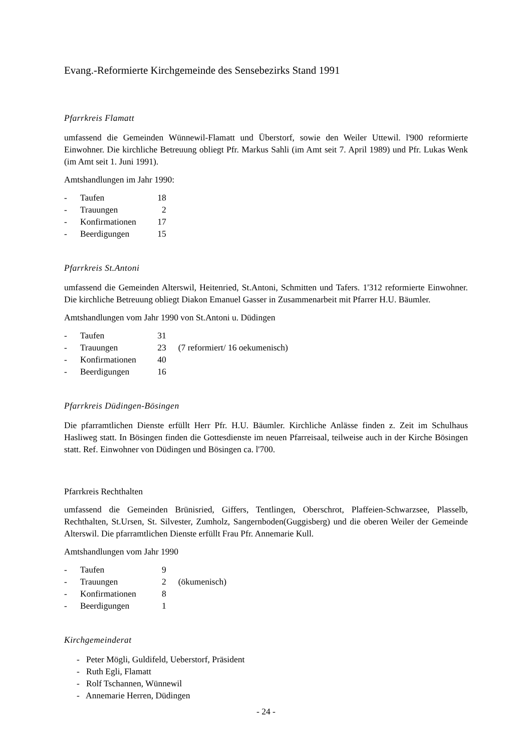Evang.-Reformierte Kirchgemeinde des Sensebezirks Stand 1991
Pfarrkreis Flamatt
umfassend die Gemeinden Wünnewil-Flamatt und Überstorf, sowie den Weiler Uttewil. l'900 reformierte Einwohner. Die kirchliche Betreuung obliegt Pfr. Markus Sahli (im Amt seit 7. April 1989) und Pfr. Lukas Wenk (im Amt seit 1. Juni 1991).
Amtshandlungen im Jahr 1990:
| - | Taufen | 18 | |
| - | Trauungen | 2 | |
| - | Konfirmationen | 17 | |
| - | Beerdigungen | 15 | |
Pfarrkreis St.Antoni
umfassend die Gemeinden Alterswil, Heitenried, St.Antoni, Schmitten und Tafers. 1'312 reformierte Einwohner. Die kirchliche Betreuung obliegt Diakon Emanuel Gasser in Zusammenarbeit mit Pfarrer H.U. Bäumler.
Amtshandlungen vom Jahr 1990 von St.Antoni u. Düdingen
| - | Taufen | 31 | |
| - | Trauungen | 23 | (7 reformiert/ 16 oekumenisch) |
| - | Konfirmationen | 40 | |
| - | Beerdigungen | 16 | |
Pfarrkreis Düdingen-Bösingen
Die pfarramtlichen Dienste erfüllt Herr Pfr. H.U. Bäumler. Kirchliche Anlässe finden z. Zeit im Schulhaus Hasliweg statt. In Bösingen finden die Gottesdienste im neuen Pfarreisaal, teilweise auch in der Kirche Bösingen statt. Ref. Einwohner von Düdingen und Bösingen ca. l'700.
Pfarrkreis Rechthalten
umfassend die Gemeinden Brünisried, Giffers, Tentlingen, Oberschrot, Plaffeien-Schwarzsee, Plasselb, Rechthalten, St.Ursen, St. Silvester, Zumholz, Sangernboden(Guggisberg) und die oberen Weiler der Gemeinde Alterswil. Die pfarramtlichen Dienste erfüllt Frau Pfr. Annemarie Kull.
Amtshandlungen vom Jahr 1990
| - | Taufen | 9 | |
| - | Trauungen | 2 | (ökumenisch) |
| - | Konfirmationen | 8 | |
| - | Beerdigungen | 1 | |
Kirchgemeinderat
- Peter Mögli, Guldifeld, Ueberstorf, Präsident
- Ruth Egli, Flamatt
- Rolf Tschannen, Wünnewil
- Annemarie Herren, Düdingen
- 24 -